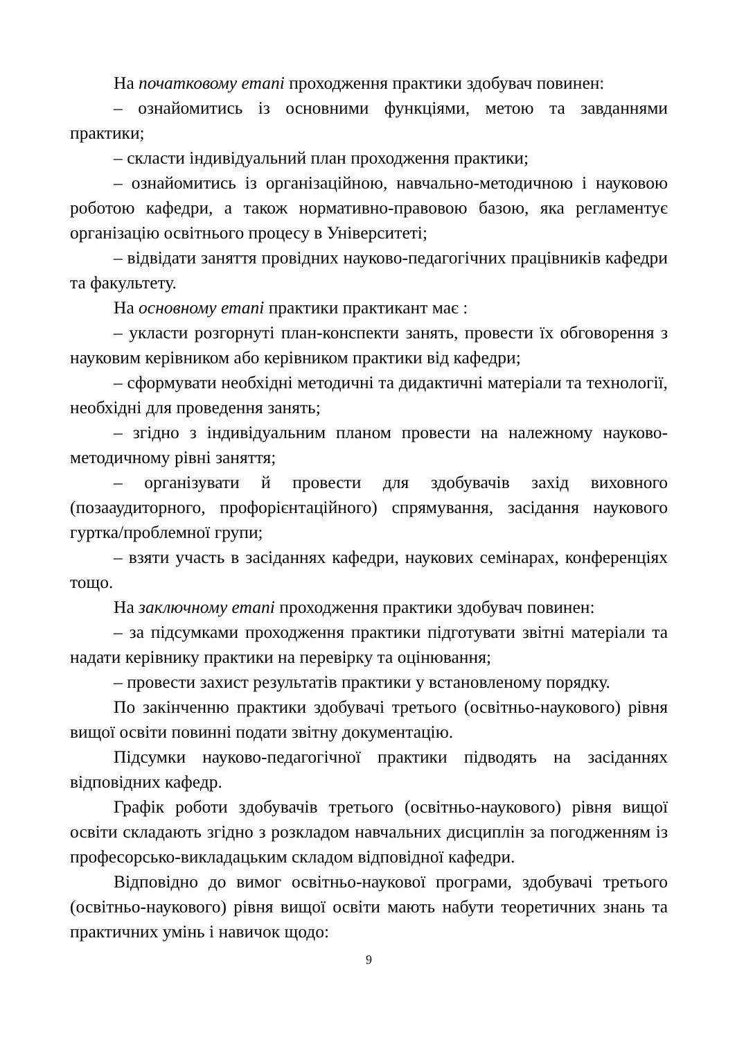На початковому етапі проходження практики здобувач повинен:
– ознайомитись із основними функціями, метою та завданнями практики;
– скласти індивідуальний план проходження практики;
– ознайомитись із організаційною, навчально-методичною і науковою роботою кафедри, а також нормативно-правовою базою, яка регламентує організацію освітнього процесу в Університеті;
– відвідати заняття провідних науково-педагогічних працівників кафедри та факультету.
На основному етапі практики практикант має :
– укласти розгорнуті план-конспекти занять, провести їх обговорення з науковим керівником або керівником практики від кафедри;
– сформувати необхідні методичні та дидактичні матеріали та технології, необхідні для проведення занять;
– згідно з індивідуальним планом провести на належному науково-методичному рівні заняття;
– організувати й провести для здобувачів захід виховного (позааудиторного, профорієнтаційного) спрямування, засідання наукового гуртка/проблемної групи;
– взяти участь в засіданнях кафедри, наукових семінарах, конференціях тощо.
На заключному етапі проходження практики здобувач повинен:
– за підсумками проходження практики підготувати звітні матеріали та надати керівнику практики на перевірку та оцінювання;
– провести захист результатів практики у встановленому порядку.
По закінченню практики здобувачі третього (освітньо-наукового) рівня вищої освіти повинні подати звітну документацію.
Підсумки науково-педагогічної практики підводять на засіданнях відповідних кафедр.
Графік роботи здобувачів третього (освітньо-наукового) рівня вищої освіти складають згідно з розкладом навчальних дисциплін за погодженням із професорсько-викладацьким складом відповідної кафедри.
Відповідно до вимог освітньо-наукової програми, здобувачі третього (освітньо-наукового) рівня вищої освіти мають набути теоретичних знань та практичних умінь і навичок щодо:
9